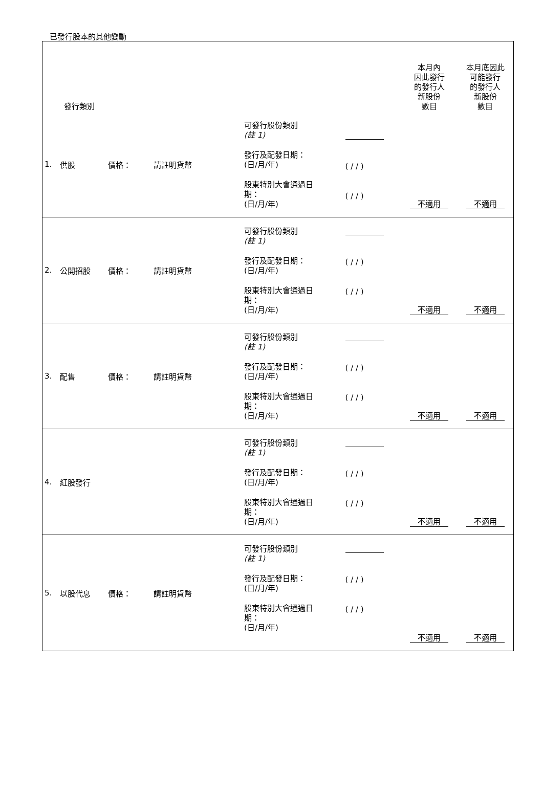已發行股本的其他變動
| 發行類別 | | | | | | 本月內 因此發行 的發行人 新股份 數目 | 本月底因此 可能發行 的發行人 新股份 數目 |
| --- | --- | --- | --- | --- | --- | --- | --- |
| 1. | 供股 | 價格： | 請註明貨幣 | 可發行股份類別 (註 1) 發行及配發日期： (日/月/年) 股東特別大會通過日 期： (日/月/年) | ( / / ) ( / / ) | 不適用 | 不適用 |
| 2. | 公開招股 | 價格： | 請註明貨幣 | 可發行股份類別 (註 1) 發行及配發日期： (日/月/年) 股東特別大會通過日 期： (日/月/年) | ( / / ) ( / / ) | 不適用 | 不適用 |
| 3. | 配售 | 價格： | 請註明貨幣 | 可發行股份類別 (註 1) 發行及配發日期： (日/月/年) 股東特別大會通過日 期： (日/月/年) | ( / / ) ( / / ) | 不適用 | 不適用 |
| 4. | 紅股發行 | | | 可發行股份類別 (註 1) 發行及配發日期： (日/月/年) 股東特別大會通過日 期： (日/月/年) | ( / / ) ( / / ) | 不適用 | 不適用 |
| 5. | 以股代息 | 價格： | 請註明貨幣 | 可發行股份類別 (註 1) 發行及配發日期： (日/月/年) 股東特別大會通過日 期： (日/月/年) | ( / / ) ( / / ) | 不適用 | 不適用 |